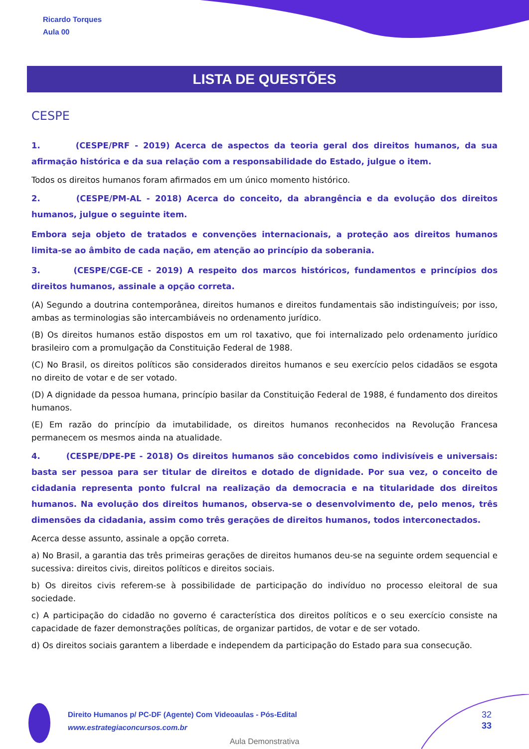Ricardo Torques
Aula 00
LISTA DE QUESTÕES
CESPE
1. (CESPE/PRF - 2019) Acerca de aspectos da teoria geral dos direitos humanos, da sua afirmação histórica e da sua relação com a responsabilidade do Estado, julgue o item.
Todos os direitos humanos foram afirmados em um único momento histórico.
2. (CESPE/PM-AL - 2018) Acerca do conceito, da abrangência e da evolução dos direitos humanos, julgue o seguinte item.
Embora seja objeto de tratados e convenções internacionais, a proteção aos direitos humanos limita-se ao âmbito de cada nação, em atenção ao princípio da soberania.
3. (CESPE/CGE-CE - 2019) A respeito dos marcos históricos, fundamentos e princípios dos direitos humanos, assinale a opção correta.
(A) Segundo a doutrina contemporânea, direitos humanos e direitos fundamentais são indistinguíveis; por isso, ambas as terminologias são intercambiáveis no ordenamento jurídico.
(B) Os direitos humanos estão dispostos em um rol taxativo, que foi internalizado pelo ordenamento jurídico brasileiro com a promulgação da Constituição Federal de 1988.
(C) No Brasil, os direitos políticos são considerados direitos humanos e seu exercício pelos cidadãos se esgota no direito de votar e de ser votado.
(D) A dignidade da pessoa humana, princípio basilar da Constituição Federal de 1988, é fundamento dos direitos humanos.
(E) Em razão do princípio da imutabilidade, os direitos humanos reconhecidos na Revolução Francesa permanecem os mesmos ainda na atualidade.
4. (CESPE/DPE-PE - 2018) Os direitos humanos são concebidos como indivisíveis e universais: basta ser pessoa para ser titular de direitos e dotado de dignidade. Por sua vez, o conceito de cidadania representa ponto fulcral na realização da democracia e na titularidade dos direitos humanos. Na evolução dos direitos humanos, observa-se o desenvolvimento de, pelo menos, três dimensões da cidadania, assim como três gerações de direitos humanos, todos interconectados.
Acerca desse assunto, assinale a opção correta.
a) No Brasil, a garantia das três primeiras gerações de direitos humanos deu-se na seguinte ordem sequencial e sucessiva: direitos civis, direitos políticos e direitos sociais.
b) Os direitos civis referem-se à possibilidade de participação do indivíduo no processo eleitoral de sua sociedade.
c) A participação do cidadão no governo é característica dos direitos políticos e o seu exercício consiste na capacidade de fazer demonstrações políticas, de organizar partidos, de votar e de ser votado.
d) Os direitos sociais garantem a liberdade e independem da participação do Estado para sua consecução.
Direito Humanos p/ PC-DF (Agente) Com Videoaulas - Pós-Edital
www.estrategiaconcursos.com.br
32
33
Aula Demonstrativa